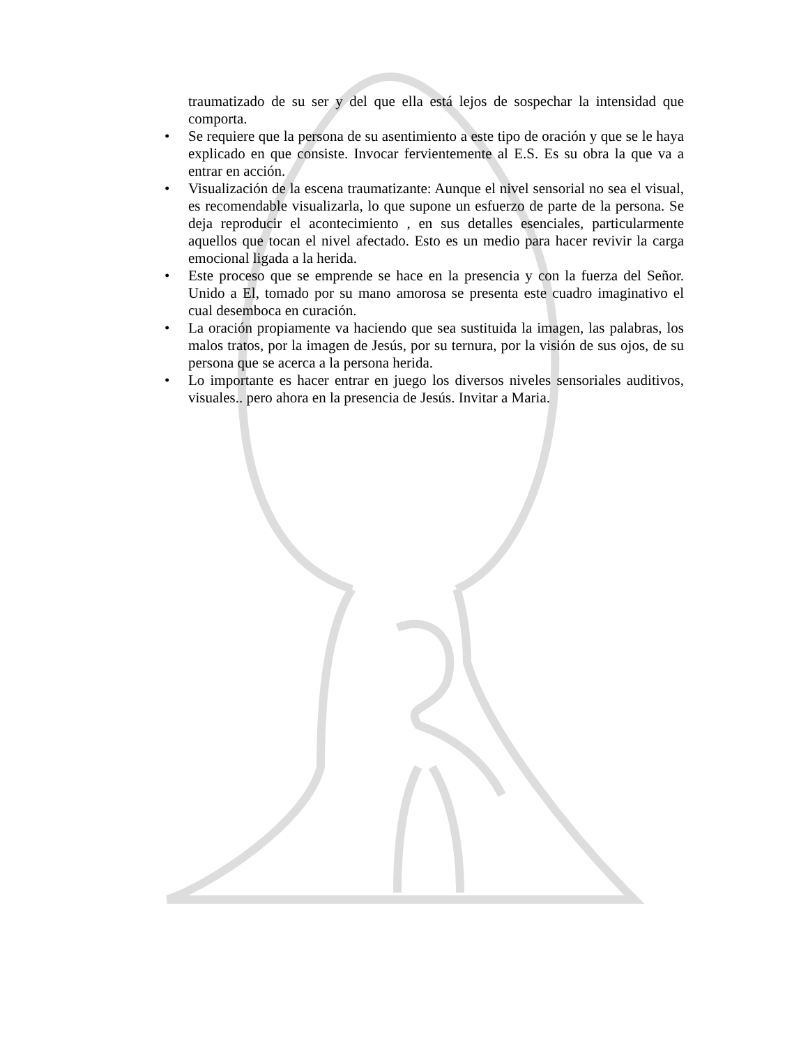traumatizado de su ser y del que ella está lejos de sospechar la intensidad que comporta.
• Se requiere que la persona de su asentimiento a este tipo de oración y que se le haya explicado en que consiste. Invocar fervientemente al E.S. Es su obra la que va a entrar en acción.
• Visualización de la escena traumatizante: Aunque el nivel sensorial no sea el visual, es recomendable visualizarla, lo que supone un esfuerzo de parte de la persona. Se deja reproducir el acontecimiento , en sus detalles esenciales, particularmente aquellos que tocan el nivel afectado. Esto es un medio para hacer revivir la carga emocional ligada a la herida.
• Este proceso que se emprende se hace en la presencia y con la fuerza del Señor. Unido a El, tomado por su mano amorosa se presenta este cuadro imaginativo el cual desemboca en curación.
• La oración propiamente va haciendo que sea sustituida la imagen, las palabras, los malos tratos, por la imagen de Jesús, por su ternura, por la visión de sus ojos, de su persona que se acerca a la persona herida.
• Lo importante es hacer entrar en juego los diversos niveles sensoriales auditivos, visuales.. pero ahora en la presencia de Jesús. Invitar a Maria.